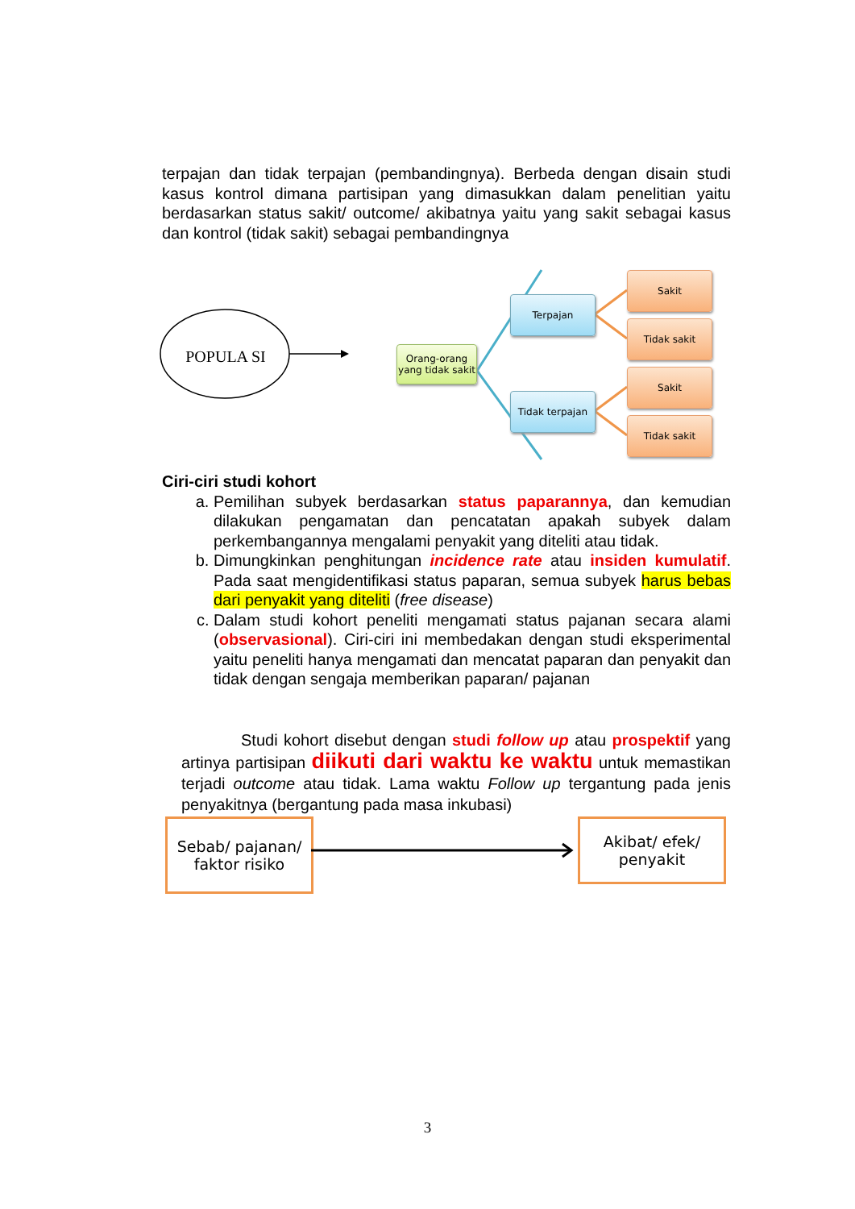terpajan dan tidak terpajan (pembandingnya). Berbeda dengan disain studi kasus kontrol dimana partisipan yang dimasukkan dalam penelitian yaitu berdasarkan status sakit/ outcome/ akibatnya yaitu yang sakit sebagai kasus dan kontrol (tidak sakit) sebagai pembandingnya
POPULA SI
Orang-orang yang tidak sakit
Terpajan
Tidak terpajan
Sakit
Tidak sakit
Sakit
Tidak sakit
Ciri-ciri studi kohort
a. Pemilihan subyek berdasarkan status paparannya, dan kemudian dilakukan pengamatan dan pencatatan apakah subyek dalam perkembangannya mengalami penyakit yang diteliti atau tidak.
b. Dimungkinkan penghitungan incidence rate atau insiden kumulatif. Pada saat mengidentifikasi status paparan, semua subyek harus bebas dari penyakit yang diteliti (free disease)
c. Dalam studi kohort peneliti mengamati status pajanan secara alami (observasional). Ciri-ciri ini membedakan dengan studi eksperimental yaitu peneliti hanya mengamati dan mencatat paparan dan penyakit dan tidak dengan sengaja memberikan paparan/ pajanan
Studi kohort disebut dengan studi follow up atau prospektif yang artinya partisipan diikuti dari waktu ke waktu untuk memastikan terjadi outcome atau tidak. Lama waktu Follow up tergantung pada jenis penyakitnya (bergantung pada masa inkubasi)
Sebab/ pajanan/ faktor risiko
Akibat/ efek/ penyakit
3